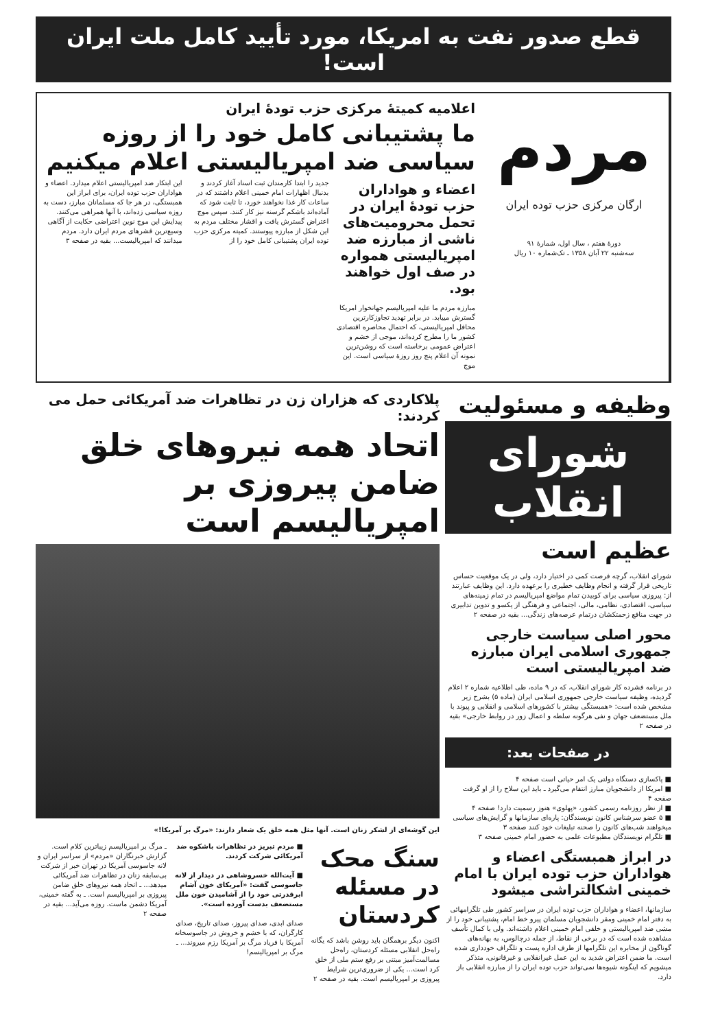قطع صدور نفت به امریکا، مورد تأیید کامل ملت ایران است!
مردم
ارگان مرکزی حزب توده ایران
دورهٔ هفتم ، سال اول، شمارهٔ ۹۱
سه‌شنبه ۲۲ آبان ۱۳۵۸ ـ تک‌شماره ۱۰ ریال
اعلامیه کمیتهٔ مرکزی حزب تودهٔ ایران
ما پشتیبانی کامل خود را از روزه سیاسی ضد امپریالیستی اعلام میکنیم
اعضاء و هواداران حزب تودهٔ ایران در تحمل محرومیت‌های ناشی از مبارزه ضد امپریالیستی همواره در صف اول خواهند بود.
مبارزه مردم ما علیه امپریالیسم جهانخوار امریکا گسترش مییابد. در برابر تهدید تجاوزکارترین محافل امپریالیستی، که احتمال محاصره اقتصادی کشور ما را مطرح کرده‌اند، موجی از خشم و اعتراض عمومی برخاسته است که روشن‌ترین نمونه آن اعلام پنج روز روزهٔ سیاسی است. این موج
جدید را ابتدا کارمندان ثبت اسناد آغاز کردند و بدنبال اظهارات امام خمینی اعلام داشتند که در ساعات کار غذا نخواهند خورد، تا ثابت شود که آماده‌اند باشکم گرسنه نیز کار کنند. سپس موج اعتراض گسترش یافت و اقشار مختلف مردم به این شکل از مبارزه پیوستند. کمیته مرکزی حزب توده ایران پشتیبانی کامل خود را از
این ابتکار ضد امپریالیستی اعلام میدارد. اعضاء و هواداران حزب توده ایران، برای ابراز این همبستگی، در هر جا که مسلمانان مبارز، دست به روزه سیاسی زده‌اند، با آنها همراهی می‌کنند. پیدایش این موج نوین اعتراضی حکایت از آگاهی وسیع‌ترین قشرهای مردم ایران دارد. مردم میدانند که امپریالیست... بقیه در صفحه ۳
وظیفه و مسئولیت
شورای انقلاب
عظیم است
شورای انقلاب، گرچه فرصت کمی در اختیار دارد، ولی در یک موقعیت حساس تاریخی قرار گرفته و انجام وظایف خطیری را برعهده دارد. این وظایف عبارتند از: پیروزی سیاسی برای کوبیدن تمام مواضع امپریالیسم در تمام زمینه‌های سیاسی، اقتصادی، نظامی، مالی، اجتماعی و فرهنگی از یکسو و تدوین تدابیری در جهت منافع زحمتکشان درتمام عرصه‌های زندگی... بقیه در صفحه ۲
محور اصلی سیاست خارجی جمهوری اسلامی ایران مبارزه ضد امپریالیستی است
در برنامه فشرده کار شورای انقلاب، که در ۹ ماده، طی اطلاعیه شماره ۲ اعلام گردیده، وظیفه سیاست خارجی جمهوری اسلامی ایران (ماده ۵) بشرح زیر مشخص شده است: «همبستگی بیشتر با کشورهای اسلامی و انقلابی و پیوند با ملل مستضعف جهان و نفی هرگونه سلطه و اعمال زور در روابط خارجی» بقیه در صفحه ۲
در صفحات بعد:
■ پاکسازی دستگاه دولتی یک امر حیاتی است صفحه ۴
■ امریکا از دانشجویان مبارز انتقام می‌گیرد ـ باید این سلاح را از او گرفت صفحه ۴
■ از نظر روزنامه رسمی کشور، «پهلوی» هنوز رسمیت دارد! صفحه ۴
■ ۵ عضو سرشناس کانون نویسندگان: پاره‌ای سازمانها و گرایش‌های سیاسی میخواهند شب‌های کانون را صحنه تبلیغات خود کنند صفحه ۳
■ تلگرام نویسندگان مطبوعات علمی به حضور امام خمینی صفحه ۳
در ابراز همبستگی اعضاء و هواداران حزب توده ایران با امام خمینی اشکالتراشی میشود
سازمانها، اعضاء و هواداران حزب توده ایران در سراسر کشور طی تلگرامهائی به دفتر امام خمینی ومقر دانشجویان مسلمان پیرو خط امام، پشتیبانی خود را از مشی ضد امپریالیستی و خلقی امام خمینی اعلام داشته‌اند. ولی با کمال تأسف مشاهده شده است که در برخی از نقاط، از جمله درچالوس، به بهانه‌های گوناگون از مخابره این تلگرامها از طرف اداره پست و تلگراف خودداری شده است. ما ضمن اعتراض شدید به این عمل غیرانقلابی و غیرقانونی، متذکر میشویم که اینگونه شیوه‌ها نمی‌تواند حزب توده ایران را از مبارزه انقلابی باز دارد.
پلاکاردی که هزاران زن در تظاهرات ضد آمریکائی حمل می کردند:
اتحاد همه نیروهای خلق ضامن پیروزی بر امپریالیسم است
این گوشه‌ای از لشکر زنان است. آنها مثل همه خلق یک شعار دارند: «مرگ بر آمریکا!»
سنگ محک در مسئله کردستان
اکنون دیگر برهمگان باید روشن باشد که یگانه راه‌حل انقلابی مسئله کردستان، راه‌حل مسالمت‌آمیز مبتنی بر رفع ستم ملی از خلق کرد است... یکی از ضروری‌ترین شرایط پیروزی بر امپریالیسم است. بقیه در صفحه ۲
■ مردم تبریز در تظاهرات باشکوه ضد آمریکائی شرکت کردند.
■ آیت‌الله خسروشاهی در دیدار از لانه جاسوسی گفت: «آمریکای خون آشام ابرقدرتی خود را از آشامیدن خون ملل مستضعف بدست آورده است».
صدای ابدی، صدای پیروز، صدای تاریخ، صدای کارگران، که با خشم و خروش در جاسوسخانه آمریکا با فریاد مرگ بر آمریکا رزم میروند... ـ مرگ بر امپریالیسم!
ـ مرگ بر امپریالیسم زیباترین کلام است. گزارش خبرنگاران «مردم» از سراسر ایران و لانه جاسوسی آمریکا در تهران خبر از شرکت بی‌سابقه زنان در تظاهرات ضد آمریکائی میدهد... ـ اتحاد همه نیروهای خلق ضامن پیروزی بر امپریالیسم است. ـ به گفته خمینی، آمریکا دشمن ماست. روزه می‌آید... بقیه در صفحه ۲